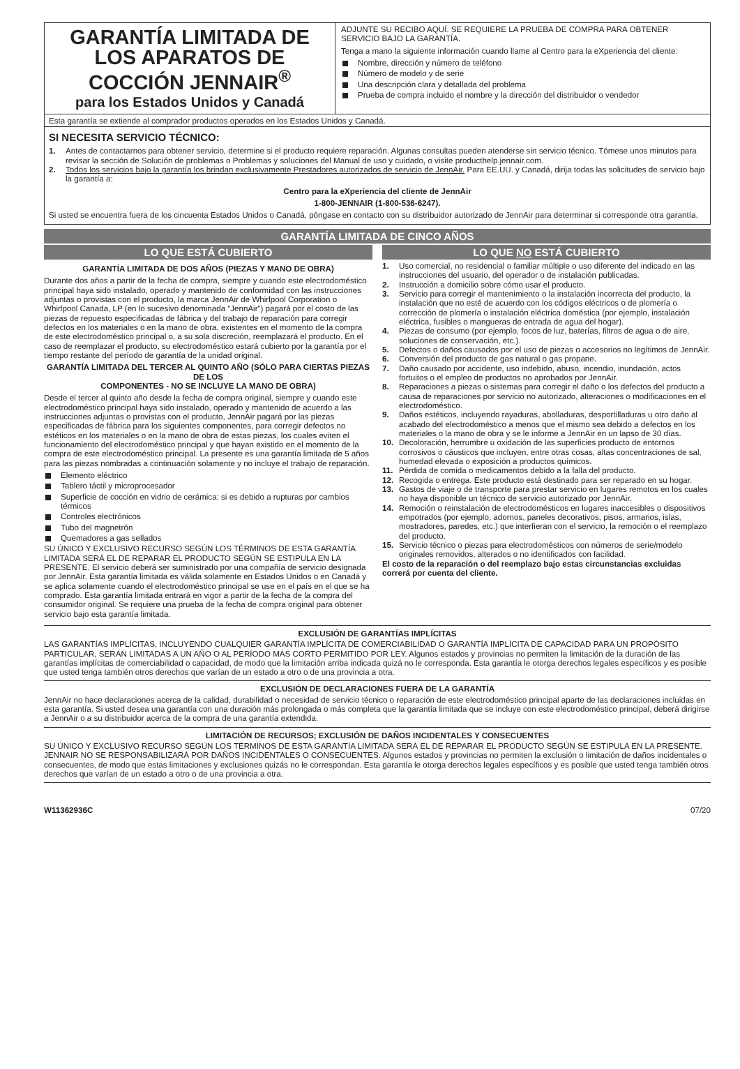GARANTÍA LIMITADA DE LOS APARATOS DE COCCIÓN JENNAIR<sup>®</sup>
para los Estados Unidos y Canadá
ADJUNTE SU RECIBO AQUÍ. SE REQUIERE LA PRUEBA DE COMPRA PARA OBTENER SERVICIO BAJO LA GARANTÍA.
Tenga a mano la siguiente información cuando llame al Centro para la eXperiencia del cliente:
Nombre, dirección y número de teléfono
Número de modelo y de serie
Una descripción clara y detallada del problema
Prueba de compra incluido el nombre y la dirección del distribuidor o vendedor
Esta garantía se extiende al comprador productos operados en los Estados Unidos y Canadá.
SI NECESITA SERVICIO TÉCNICO:
1. Antes de contactarnos para obtener servicio, determine si el producto requiere reparación. Algunas consultas pueden atenderse sin servicio técnico. Tómese unos minutos para revisar la sección de Solución de problemas o Problemas y soluciones del Manual de uso y cuidado, o visite producthelp.jennair.com.
2. Todos los servicios bajo la garantía los brindan exclusivamente Prestadores autorizados de servicio de JennAir. Para EE.UU. y Canadá, dirija todas las solicitudes de servicio bajo la garantía a:
Centro para la eXperiencia del cliente de JennAir
1-800-JENNAIR (1-800-536-6247).
Si usted se encuentra fuera de los cincuenta Estados Unidos o Canadá, póngase en contacto con su distribuidor autorizado de JennAir para determinar si corresponde otra garantía.
GARANTÍA LIMITADA DE CINCO AÑOS
LO QUE ESTÁ CUBIERTO LO QUE NO ESTÁ CUBIERTO
GARANTÍA LIMITADA DE DOS AÑOS (PIEZAS Y MANO DE OBRA)
Durante dos años a partir de la fecha de compra, siempre y cuando este electrodoméstico principal haya sido instalado, operado y mantenido de conformidad con las instrucciones adjuntas o provistas con el producto, la marca JennAir de Whirlpool Corporation o Whirlpool Canada, LP (en lo sucesivo denominada “JennAir”) pagará por el costo de las piezas de repuesto especificadas de fábrica y del trabajo de reparación para corregir defectos en los materiales o en la mano de obra, existentes en el momento de la compra de este electrodoméstico principal o, a su sola discreción, reemplazará el producto. En el caso de reemplazar el producto, su electrodoméstico estará cubierto por la garantía por el tiempo restante del período de garantía de la unidad original.
GARANTÍA LIMITADA DEL TERCER AL QUINTO AÑO (SÓLO PARA CIERTAS PIEZAS DE LOS
COMPONENTES - NO SE INCLUYE LA MANO DE OBRA)
Desde el tercer al quinto año desde la fecha de compra original, siempre y cuando este electrodoméstico principal haya sido instalado, operado y mantenido de acuerdo a las instrucciones adjuntas o provistas con el producto, JennAir pagará por las piezas especificadas de fábrica para los siguientes componentes, para corregir defectos no estéticos en los materiales o en la mano de obra de estas piezas, los cuales eviten el funcionamiento del electrodoméstico principal y que hayan existido en el momento de la compra de este electrodoméstico principal. La presente es una garantía limitada de 5 años para las piezas nombradas a continuación solamente y no incluye el trabajo de reparación.
Elemento eléctrico
Tablero táctil y microprocesador
Superficie de cocción en vidrio de cerámica: si es debido a rupturas por cambios térmicos
Controles electrónicos
Tubo del magnetrón
Quemadores a gas sellados
SU ÚNICO Y EXCLUSIVO RECURSO SEGÚN LOS TÉRMINOS DE ESTA GARANTÍA LIMITADA SERÁ EL DE REPARAR EL PRODUCTO SEGÚN SE ESTIPULA EN LA PRESENTE. El servicio deberá ser suministrado por una compañía de servicio designada por JennAir. Esta garantía limitada es válida solamente en Estados Unidos o en Canadá y se aplica solamente cuando el electrodoméstico principal se use en el país en el que se ha comprado. Esta garantía limitada entrará en vigor a partir de la fecha de la compra del consumidor original. Se requiere una prueba de la fecha de compra original para obtener servicio bajo esta garantía limitada.
1. Uso comercial, no residencial o familiar múltiple o uso diferente del indicado en las instrucciones del usuario, del operador o de instalación publicadas.
2. Instrucción a domicilio sobre cómo usar el producto.
3. Servicio para corregir el mantenimiento o la instalación incorrecta del producto, la instalación que no esté de acuerdo con los códigos eléctricos o de plomería o corrección de plomería o instalación eléctrica doméstica (por ejemplo, instalación eléctrica, fusibles o mangueras de entrada de agua del hogar).
4. Piezas de consumo (por ejemplo, focos de luz, baterías, filtros de agua o de aire, soluciones de conservación, etc.).
5. Defectos o daños causados por el uso de piezas o accesorios no legítimos de JennAir.
6. Conversión del producto de gas natural o gas propane.
7. Daño causado por accidente, uso indebido, abuso, incendio, inundación, actos fortuitos o el empleo de productos no aprobados por JennAir.
8. Reparaciones a piezas o sistemas para corregir el daño o los defectos del producto a causa de reparaciones por servicio no autorizado, alteraciones o modificaciones en el electrodoméstico.
9. Daños estéticos, incluyendo rayaduras, abolladuras, desportilladuras u otro daño al acabado del electrodoméstico a menos que el mismo sea debido a defectos en los materiales o la mano de obra y se le informe a JennAir en un lapso de 30 días.
10. Decoloración, herrumbre u oxidación de las superficies producto de entornos corrosivos o cáusticos que incluyen, entre otras cosas, altas concentraciones de sal, humedad elevada o exposición a productos químicos.
11. Pérdida de comida o medicamentos debido a la falla del producto.
12. Recogida o entrega. Este producto está destinado para ser reparado en su hogar.
13. Gastos de viaje o de transporte para prestar servicio en lugares remotos en los cuales no haya disponible un técnico de servicio autorizado por JennAir.
14. Remoción o reinstalación de electrodomésticos en lugares inaccesibles o dispositivos empotrados (por ejemplo, adornos, paneles decorativos, pisos, armarios, islas, mostradores, paredes, etc.) que interfieran con el servicio, la remoción o el reemplazo del producto.
15. Servicio técnico o piezas para electrodomésticos con números de serie/modelo originales removidos, alterados o no identificados con facilidad.
El costo de la reparación o del reemplazo bajo estas circunstancias excluidas correrá por cuenta del cliente.
EXCLUSIÓN DE GARANTÍAS IMPLÍCITAS
LAS GARANTÍAS IMPLÍCITAS, INCLUYENDO CUALQUIER GARANTÍA IMPLÍCITA DE COMERCIABILIDAD O GARANTÍA IMPLÍCITA DE CAPACIDAD PARA UN PROPÓSITO PARTICULAR, SERÁN LIMITADAS A UN AÑO O AL PERÍODO MÁS CORTO PERMITIDO POR LEY. Algunos estados y provincias no permiten la limitación de la duración de las garantías implícitas de comerciabilidad o capacidad, de modo que la limitación arriba indicada quizá no le corresponda. Esta garantía le otorga derechos legales específicos y es posible que usted tenga también otros derechos que varían de un estado a otro o de una provincia a otra.
EXCLUSIÓN DE DECLARACIONES FUERA DE LA GARANTÍA
JennAir no hace declaraciones acerca de la calidad, durabilidad o necesidad de servicio técnico o reparación de este electrodoméstico principal aparte de las declaraciones incluidas en esta garantía. Si usted desea una garantía con una duración más prolongada o más completa que la garantía limitada que se incluye con este electrodoméstico principal, deberá dirigirse a JennAir o a su distribuidor acerca de la compra de una garantía extendida.
LIMITACIÓN DE RECURSOS; EXCLUSIÓN DE DAÑOS INCIDENTALES Y CONSECUENTES
SU ÚNICO Y EXCLUSIVO RECURSO SEGÚN LOS TÉRMINOS DE ESTA GARANTÍA LIMITADA SERÁ EL DE REPARAR EL PRODUCTO SEGÚN SE ESTIPULA EN LA PRESENTE. JENNAIR NO SE RESPONSABILIZARÁ POR DAÑOS INCIDENTALES O CONSECUENTES. Algunos estados y provincias no permiten la exclusión o limitación de daños incidentales o consecuentes, de modo que estas limitaciones y exclusiones quizás no le correspondan. Esta garantía le otorga derechos legales específicos y es posible que usted tenga también otros derechos que varían de un estado a otro o de una provincia a otra.
W11362936C 07/20